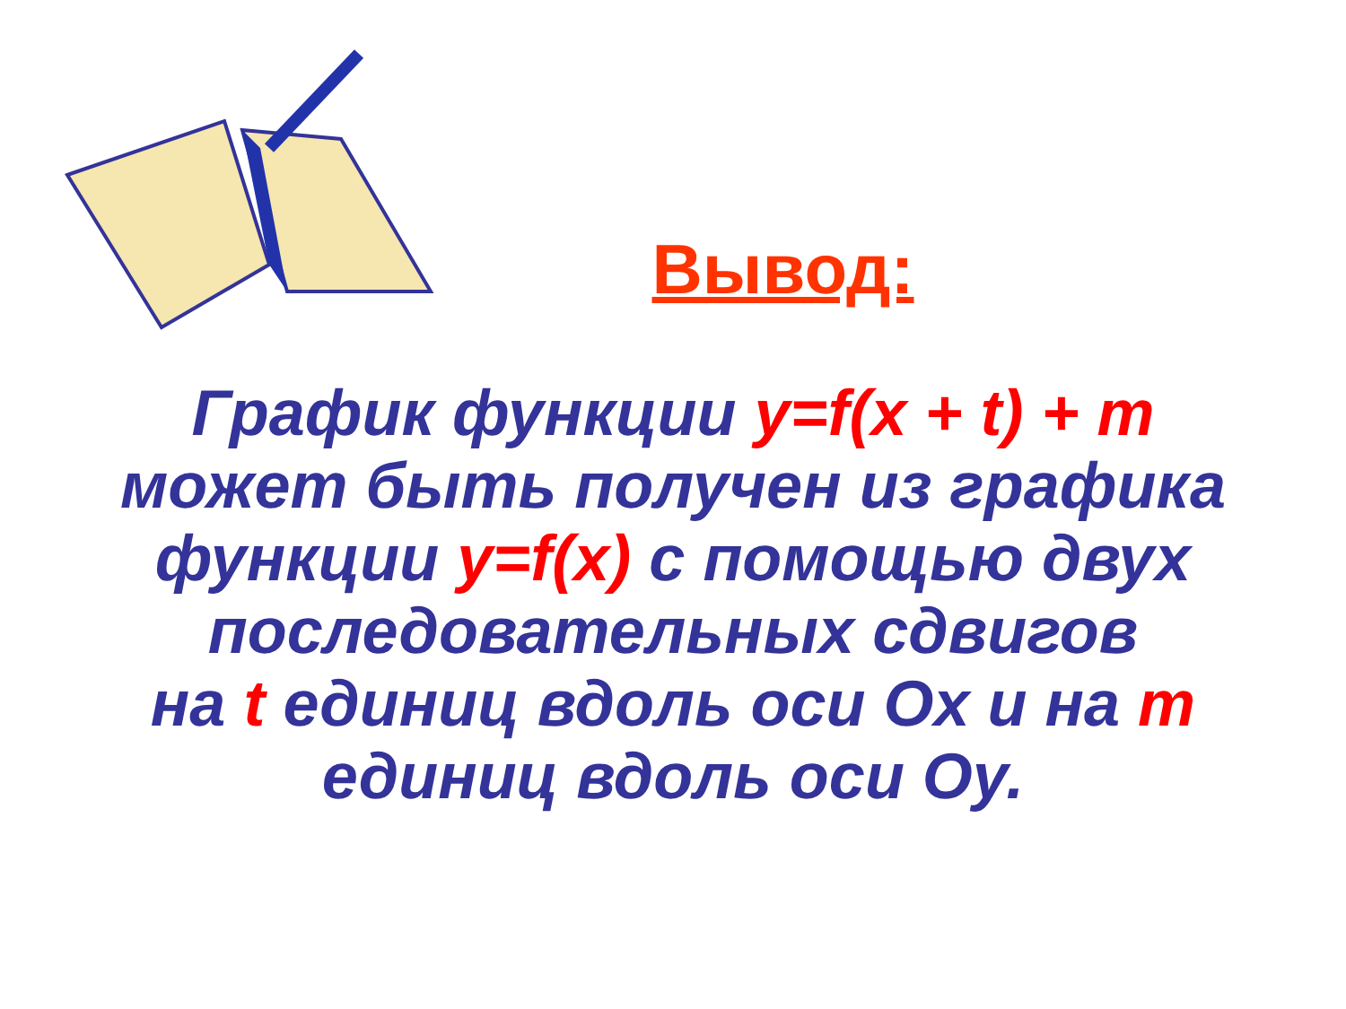Вывод:
График функции y=f(x + t) + m
может быть получен из графика
функции y=f(x) с помощью двух
последовательных сдвигов
на t единиц вдоль оси Ox и на m
единиц вдоль оси Oy.